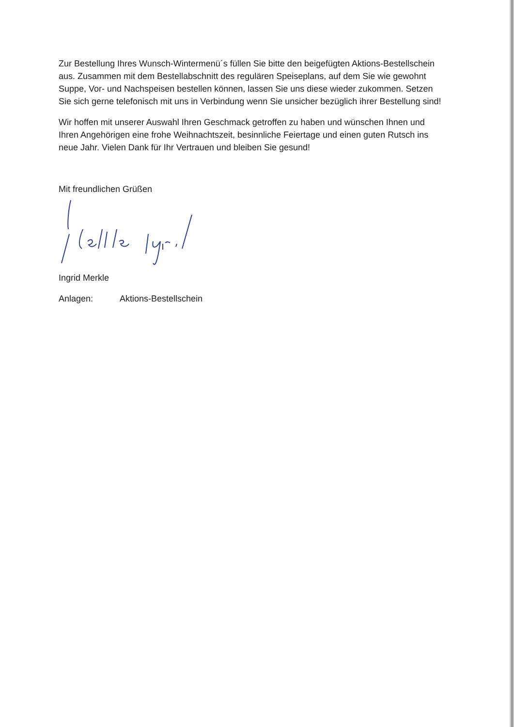Zur Bestellung Ihres Wunsch-Wintermenü´s füllen Sie bitte den beigefügten Aktions-Bestellschein aus. Zusammen mit dem Bestellabschnitt des regulären Speiseplans, auf dem Sie wie gewohnt Suppe, Vor- und Nachspeisen bestellen können, lassen Sie uns diese wieder zukommen. Setzen Sie sich gerne telefonisch mit uns in Verbindung wenn Sie unsicher bezüglich ihrer Bestellung sind!
Wir hoffen mit unserer Auswahl Ihren Geschmack getroffen zu haben und wünschen Ihnen und Ihren Angehörigen eine frohe Weihnachtszeit, besinnliche Feiertage und einen guten Rutsch ins neue Jahr. Vielen Dank für Ihr Vertrauen und bleiben Sie gesund!
Mit freundlichen Grüßen
Ingrid Merkle
Anlagen: Aktions-Bestellschein